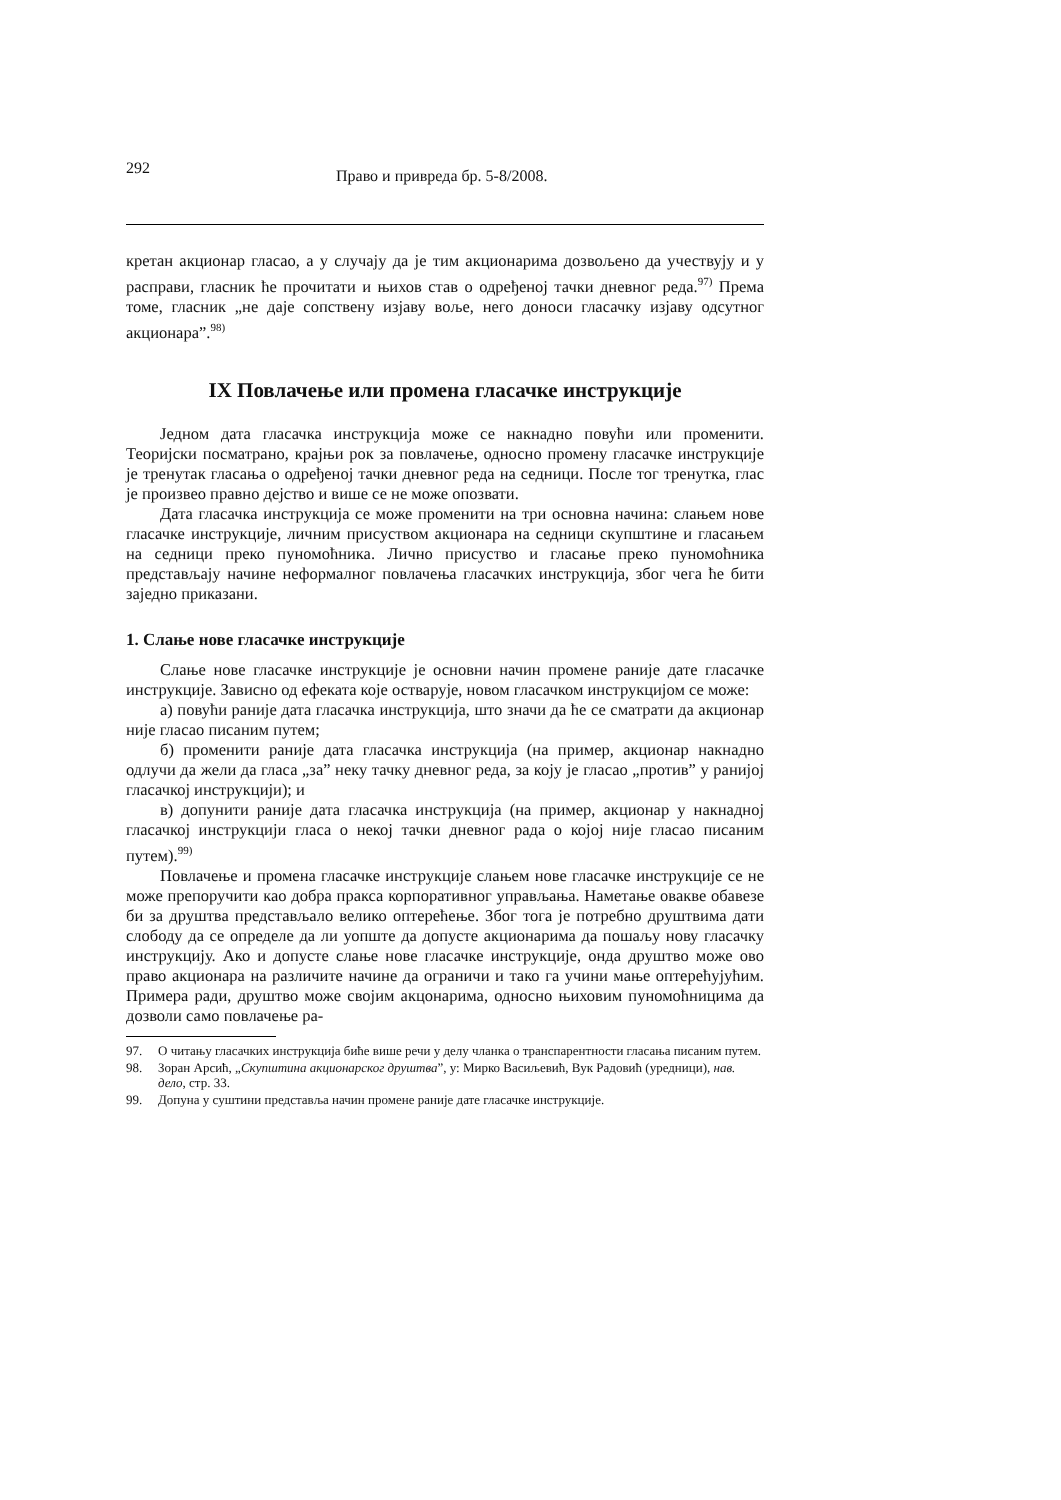292 Право и привреда бр. 5-8/2008.
кретан акционар гласао, а у случају да је тим акционарима дозвољено да учествују и у расправи, гласник ће прочитати и њихов став о одређеној тачки дневног реда.<sup>97)</sup> Према томе, гласник „не даје сопствену изјаву воље, него доноси гласачку изјаву одсутног акционара”.<sup>98)</sup>
IX Повлачење или промена гласачке инструкције
Једном дата гласачка инструкција може се накнадно повући или променити. Теоријски посматрано, крајњи рок за повлачење, односно промену гласачке инструкције је тренутак гласања о одређеној тачки дневног реда на седници. После тог тренутка, глас је произвео правно дејство и више се не може опозвати.
Дата гласачка инструкција се може променити на три основна начина: слањем нове гласачке инструкције, личним присуством акционара на седници скупштине и гласањем на седници преко пуномоћника. Лично присуство и гласање преко пуномоћника представљају начине неформалног повлачења гласачких инструкција, због чега ће бити заједно приказани.
1. Слање нове гласачке инструкције
Слање нове гласачке инструкције је основни начин промене раније дате гласачке инструкције. Зависно од ефеката које остварује, новом гласачком инструкцијом се може:
а) повући раније дата гласачка инструкција, што значи да ће се сматрати да акционар није гласао писаним путем;
б) променити раније дата гласачка инструкција (на пример, акционар накнадно одлучи да жели да гласа „за” неку тачку дневног реда, за коју је гласао „против” у ранијој гласачкој инструкцији); и
в) допунити раније дата гласачка инструкција (на пример, акционар у накнадној гласачкој инструкцији гласа о некој тачки дневног рада о којој није гласао писаним путем).<sup>99)</sup>
Повлачење и промена гласачке инструкције слањем нове гласачке инструкције се не може препоручити као добра пракса корпоративног управљања. Наметање овакве обавезе би за друштва представљало велико оптерећење. Због тога је потребно друштвима дати слободу да се определе да ли уопште да допусте акционарима да пошаљу нову гласачку инструкцију. Ако и допусте слање нове гласачке инструкције, онда друштво може ово право акционара на различите начине да ограничи и тако га учини мање оптерећујућим. Примера ради, друштво може својим акцонарима, односно њиховим пуномоћницима да дозволи само повлачење ра-
97. О читању гласачких инструкција биће више речи у делу чланка о транспарентности гласања писаним путем.
98. Зоран Арсић, „Скупштина акционарског друштва”, у: Мирко Васиљевић, Вук Радовић (уредници), нав. дело, стр. 33.
99. Допуна у суштини представља начин промене раније дате гласачке инструкције.